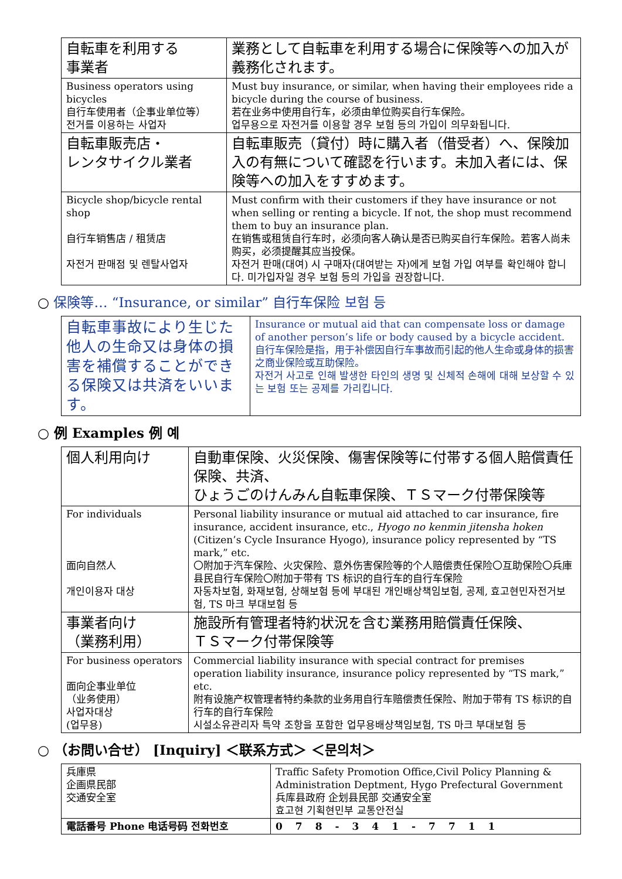| 自転車を利用する 事業者 | 業務として自転車を利用する場合に保険等への加入が義務化されます。 |
| Business operators using bicycles 自行车使用者（企事业单位等） 전거를 이용하는 사업자 | Must buy insurance, or similar, when having their employees ride a bicycle during the course of business. 若在业务中使用自行车，必须由单位购买自行车保险。 업무용으로 자전거를 이용할 경우 보험 등의 가입이 의무화됩니다. |
| 自転車販売店・ レンタサイクル業者 | 自転車販売（貸付）時に購入者（借受者）へ、保険加入の有無について確認を行います。未加入者には、保険等への加入をすすめます。 |
| Bicycle shop/bicycle rental shop 自行车销售店 / 租赁店 자전거 판매점 및 렌탈사업자 | Must confirm with their customers if they have insurance or not when selling or renting a bicycle. If not, the shop must recommend them to buy an insurance plan. 在销售或租赁自行车时，必须向客人确认是否已购买自行车保险。若客人尚未购买，必须提醒其应当投保。 자전거 판매(대여) 시 구매자(대여받는 자)에게 보험 가입 여부를 확인해야 합니다. 미가입자일 경우 보험 등의 가입을 권장합니다. |
○ 保険等… “Insurance, or similar” 自行车保险 보험 등
| 自転車事故により生じた他人の生命又は身体の損害を補償することができる保険又は共済をいいます。 | Insurance or mutual aid that can compensate loss or damage of another person’s life or body caused by a bicycle accident. 自行车保险是指，用于补偿因自行车事故而引起的他人生命或身体的损害之商业保险或互助保险。 자전거 사고로 인해 발생한 타인의 생명 및 신체적 손해에 대해 보상할 수 있는 보험 또는 공제를 가리킵니다. |
○ 例 Examples 例 예
| 個人利用向け | 自動車保険、火災保険、傷害保険等に付帯する個人賠償責任保険、共済、 ひょうごのけんみん自転車保険、ＴＳマーク付帯保険等 |
| For individuals 面向自然人 개인이용자 대상 | Personal liability insurance or mutual aid attached to car insurance, fire insurance, accident insurance, etc., Hyogo no kenmin jitensha hoken (Citizen’s Cycle Insurance Hyogo), insurance policy represented by “TS mark,” etc. 〇附加于汽车保险、火灾保险、意外伤害保险等的个人赔偿责任保险〇互助保险〇兵庫县民自行车保险〇附加于带有 TS 标识的自行车的自行车保险 자동차보험, 화재보험, 상해보험 등에 부대된 개인배상책임보험, 공제, 효고현민자전거보험, TS 마크 부대보험 등 |
| 事業者向け （業務利用） | 施設所有管理者特約状況を含む業務用賠償責任保険、 ＴＳマーク付帯保険等 |
| For business operators 面向企事业单位 （业务使用） 사업자대상 (업무용) | Commercial liability insurance with special contract for premises operation liability insurance, insurance policy represented by “TS mark,” etc. 附有设施产权管理者特约条款的业务用自行车赔偿责任保险、附加于带有 TS 标识的自行车的自行车保险 시설소유관리자 특약 조항을 포함한 업무용배상책임보험, TS 마크 부대보험 등 |
○ （お問い合せ） [Inquiry] ＜联系方式＞ ＜문의처＞
| 兵庫県 企画県民部 交通安全室 | Traffic Safety Promotion Office,Civil Policy Planning & Administration Deptment, Hygo Prefectural Government 兵库县政府 企划县民部 交通安全室 효고현 기획현민부 교통안전실 |
| 電話番号 Phone 电话号码 전화번호 | 078-341-7711 |